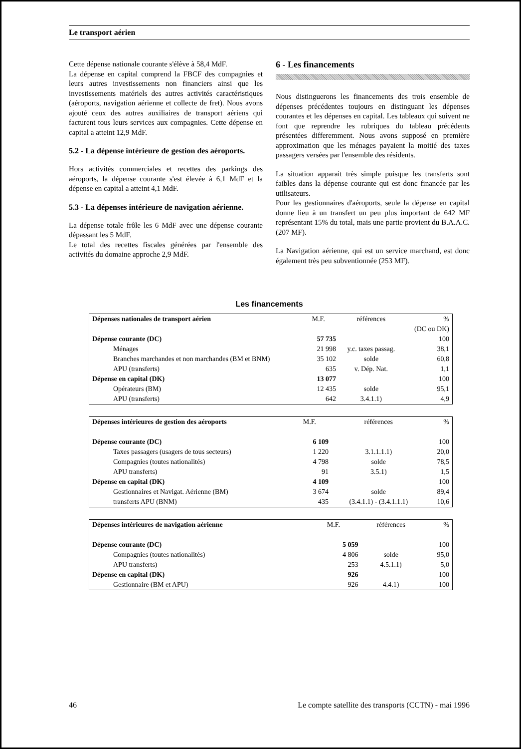Le transport aérien
Cette dépense nationale courante s'élève à 58,4 MdF.
La dépense en capital comprend la FBCF des compagnies et leurs autres investissements non financiers ainsi que les investissements matériels des autres activités caractéristiques (aéroports, navigation aérienne et collecte de fret). Nous avons ajouté ceux des autres auxiliaires de transport aériens qui facturent tous leurs services aux compagnies. Cette dépense en capital a atteint 12,9 MdF.
5.2 - La dépense intérieure de gestion des aéroports.
Hors activités commerciales et recettes des parkings des aéroports, la dépense courante s'est élevée à 6,1 MdF et la dépense en capital a atteint 4,1 MdF.
5.3 - La dépenses intérieure de navigation aérienne.
La dépense totale frôle les 6 MdF avec une dépense courante dépassant les 5 MdF.
Le total des recettes fiscales générées par l'ensemble des activités du domaine approche 2,9 MdF.
6 - Les financements
Nous distinguerons les financements des trois ensemble de dépenses précédentes toujours en distinguant les dépenses courantes et les dépenses en capital. Les tableaux qui suivent ne font que reprendre les rubriques du tableau précédents présentées differemment. Nous avons supposé en première approximation que les ménages payaient la moitié des taxes passagers versées par l'ensemble des résidents.
La situation apparait très simple puisque les transferts sont faibles dans la dépense courante qui est donc financée par les utilisateurs.
Pour les gestionnaires d'aéroports, seule la dépense en capital donne lieu à un transfert un peu plus important de 642 MF représentant 15% du total, mais une partie provient du B.A.A.C. (207 MF).
La Navigation aérienne, qui est un service marchand, est donc également très peu subventionnée (253 MF).
Les financements
| Dépenses nationales de transport aérien | M.F. | références | % |
| | | | (DC ou DK) |
| Dépense courante (DC) | 57 735 | | 100 |
| Ménages | 21 998 | y.c. taxes passag. | 38,1 |
| Branches marchandes et non marchandes (BM et BNM) | 35 102 | solde | 60,8 |
| APU (transferts) | 635 | v. Dép. Nat. | 1,1 |
| Dépense en capital (DK) | 13 077 | | 100 |
| Opérateurs (BM) | 12 435 | solde | 95,1 |
| APU (transferts) | 642 | 3.4.1.1) | 4,9 |
| Dépenses intérieures de gestion des aéroports | M.F. | références | % |
| Dépense courante (DC) | 6 109 | | 100 |
| Taxes passagers (usagers de tous secteurs) | 1 220 | 3.1.1.1.1) | 20,0 |
| Compagnies (toutes nationalités) | 4 798 | solde | 78,5 |
| APU transferts) | 91 | 3.5.1) | 1,5 |
| Dépense en capital (DK) | 4 109 | | 100 |
| Gestionnaires et Navigat. Aérienne (BM) | 3 674 | solde | 89,4 |
| transferts APU (BNM) | 435 | (3.4.1.1) - (3.4.1.1.1) | 10,6 |
| Dépenses intérieures de navigation aérienne | M.F. | références | % |
| Dépense courante (DC) | 5 059 | | 100 |
| Compagnies (toutes nationalités) | 4 806 | solde | 95,0 |
| APU transferts) | 253 | 4.5.1.1) | 5,0 |
| Dépense en capital (DK) | 926 | | 100 |
| Gestionnaire (BM et APU) | 926 | 4.4.1) | 100 |
46 Le compte satellite des transports (CCTN) - mai 1996